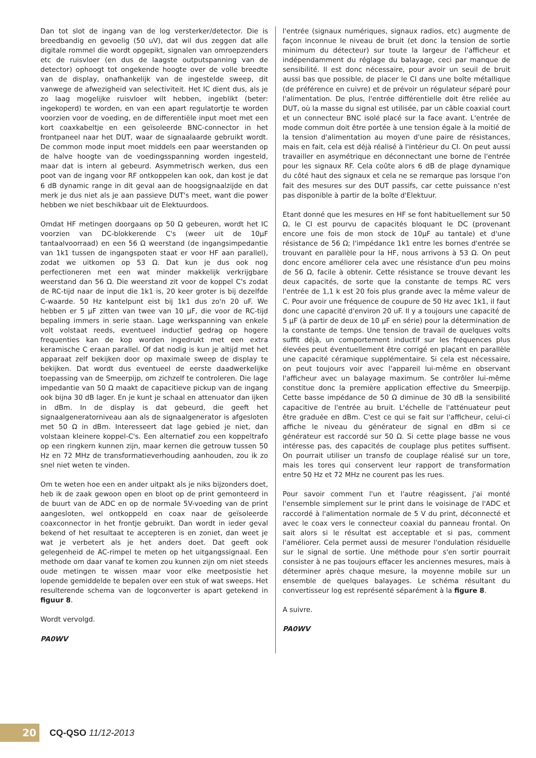Dan tot slot de ingang van de log versterker/detector. Die is breedbandig en gevoelig (50 uV), dat wil dus zeggen dat alle digitale rommel die wordt opgepikt, signalen van omroepzenders etc de ruisvloer (en dus de laagste outputspanning van de detector) ophoogt tot ongekende hoogte over de volle breedte van de display, onafhankelijk van de ingestelde sweep, dit vanwege de afwezigheid van selectiviteit. Het IC dient dus, als je zo laag mogelijke ruisvloer wilt hebben, ingeblikt (beter: ingekoperd) te worden, en van een apart regulatortje te worden voorzien voor de voeding, en de differentiële input moet met een kort coaxkabeltje en een geïsoleerde BNC-connector in het frontpaneel naar het DUT, waar de signaalaarde gebruikt wordt. De common mode input moet middels een paar weerstanden op de halve hoogte van de voedingsspanning worden ingesteld, maar dat is intern al gebeurd. Asymmetrisch werken, dus een poot van de ingang voor RF ontkoppelen kan ook, dan kost je dat 6 dB dynamic range in dit geval aan de hoogsignaalzijde en dat merk je dus niet als je aan passieve DUT's meet, want die power hebben we niet beschikbaar uit de Elektuurdoos.
Omdat HF metingen doorgaans op 50 Ω gebeuren, wordt het IC voorzien van DC-blokkerende C's (weer uit de 10µF tantaalvoorraad) en een 56 Ω weerstand (de ingangsimpedantie van 1k1 tussen de ingangspoten staat er voor HF aan parallel), zodat we uitkomen op 53 Ω. Dat kun je dus ook nog perfectioneren met een wat minder makkelijk verkrijgbare weerstand dan 56 Ω. Die weerstand zit voor de koppel C's zodat de RC-tijd naar de input die 1k1 is, 20 keer groter is bij dezelfde C-waarde. 50 Hz kantelpunt eist bij 1k1 dus zo'n 20 uF. We hebben er 5 µF zitten van twee van 10 µF, die voor de RC-tijd bepaling immers in serie staan. Lage werkspanning van enkele volt volstaat reeds, eventueel inductief gedrag op hogere frequenties kan de kop worden ingedrukt met een extra keramische C eraan parallel. Of dat nodig is kun je altijd met het apparaat zelf bekijken door op maximale sweep de display te bekijken. Dat wordt dus eventueel de eerste daadwerkelijke toepassing van de Smeerpijp, om zichzelf te controleren. Die lage impedantie van 50 Ω maakt de capacitieve pickup van de ingang ook bijna 30 dB lager. En je kunt je schaal en attenuator dan ijken in dBm. In de display is dat gebeurd, die geeft het signaalgeneratorniveau aan als de signaalgenerator is afgesloten met 50 Ω in dBm. Interesseert dat lage gebied je niet, dan volstaan kleinere koppel-C's. Een alternatief zou een koppeltrafo op een ringkern kunnen zijn, maar kernen die getrouw tussen 50 Hz en 72 MHz de transformatieverhouding aanhouden, zou ik zo snel niet weten te vinden.
Om te weten hoe een en ander uitpakt als je niks bijzonders doet, heb ik de zaak gewoon open en bloot op de print gemonteerd in de buurt van de ADC en op de normale 5V-voeding van de print aangesloten, wel ontkoppeld en coax naar de geïsoleerde coaxconnector in het frontje gebruikt. Dan wordt in ieder geval bekend of het resultaat te accepteren is en zoniet, dan weet je wat je verbetert als je het anders doet. Dat geeft ook gelegenheid de AC-rimpel te meten op het uitgangssignaal. Een methode om daar vanaf te komen zou kunnen zijn om niet steeds oude metingen te wissen maar voor elke meetposistie het lopende gemiddelde te bepalen over een stuk of wat sweeps. Het resulterende schema van de logconverter is apart getekend in figuur 8.
Wordt vervolgd.
PA0WV
l'entrée (signaux numériques, signaux radios, etc) augmente de façon inconnue le niveau de bruit (et donc la tension de sortie minimum du détecteur) sur toute la largeur de l'afficheur et indépendamment du réglage du balayage, ceci par manque de sensibilité. Il est donc nécessaire, pour avoir un seuil de bruit aussi bas que possible, de placer le CI dans une boîte métallique (de préférence en cuivre) et de prévoir un régulateur séparé pour l'alimentation. De plus, l'entrée différentielle doit être reliée au DUT, où la masse du signal est utilisée, par un câble coaxial court et un connecteur BNC isolé placé sur la face avant. L'entrée de mode commun doit être portée à une tension égale à la moitié de la tension d'alimentation au moyen d'une paire de résistances, mais en fait, cela est déjà réalisé à l'intérieur du CI. On peut aussi travailler en asymétrique en déconnectant une borne de l'entrée pour les signaux RF. Cela coûte alors 6 dB de plage dynamique du côté haut des signaux et cela ne se remarque pas lorsque l'on fait des mesures sur des DUT passifs, car cette puissance n'est pas disponible à partir de la boîte d'Elektuur.
Etant donné que les mesures en HF se font habituellement sur 50 Ω, le CI est pourvu de capacités bloquant le DC (provenant encore une fois de mon stock de 10µF au tantale) et d'une résistance de 56 Ω; l'impédance 1k1 entre les bornes d'entrée se trouvant en parallèle pour la HF, nous arrivons à 53 Ω. On peut donc encore améliorer cela avec une résistance d'un peu moins de 56 Ω, facile à obtenir. Cette résistance se trouve devant les deux capacités, de sorte que la constante de temps RC vers l'entrée de 1,1 k est 20 fois plus grande avec la même valeur de C. Pour avoir une fréquence de coupure de 50 Hz avec 1k1, il faut donc une capacité d'environ 20 uF. Il y a toujours une capacité de 5 µF (à partir de deux de 10 µF en série) pour la détermination de la constante de temps. Une tension de travail de quelques volts suffit déjà, un comportement inductif sur les fréquences plus élevées peut éventuellement être corrigé en plaçant en parallèle une capacité céramique supplémentaire. Si cela est nécessaire, on peut toujours voir avec l'appareil lui-même en observant l'afficheur avec un balayage maximum. Se contrôler lui-même constitue donc la première application effective du Smeerpijp. Cette basse impédance de 50 Ω diminue de 30 dB la sensibilité capacitive de l'entrée au bruit. L'échelle de l'atténuateur peut être graduée en dBm. C'est ce qui se fait sur l'afficheur, celui-ci affiche le niveau du générateur de signal en dBm si ce générateur est raccordé sur 50 Ω. Si cette plage basse ne vous intéresse pas, des capacités de couplage plus petites suffisent. On pourrait utiliser un transfo de couplage réalisé sur un tore, mais les tores qui conservent leur rapport de transformation entre 50 Hz et 72 MHz ne courent pas les rues.
Pour savoir comment l'un et l'autre réagissent, j'ai monté l'ensemble simplement sur le print dans le voisinage de l'ADC et raccordé à l'alimentation normale de 5 V du print, déconnecté et avec le coax vers le connecteur coaxial du panneau frontal. On sait alors si le résultat est acceptable et si pas, comment l'améliorer. Cela permet aussi de mesurer l'ondulation résiduelle sur le signal de sortie. Une méthode pour s'en sortir pourrait consister à ne pas toujours effacer les anciennes mesures, mais à déterminer après chaque mesure, la moyenne mobile sur un ensemble de quelques balayages. Le schéma résultant du convertisseur log est représenté séparément à la figure 8.
A suivre.
PA0WV
20
CQ-QSO 11/12-2013